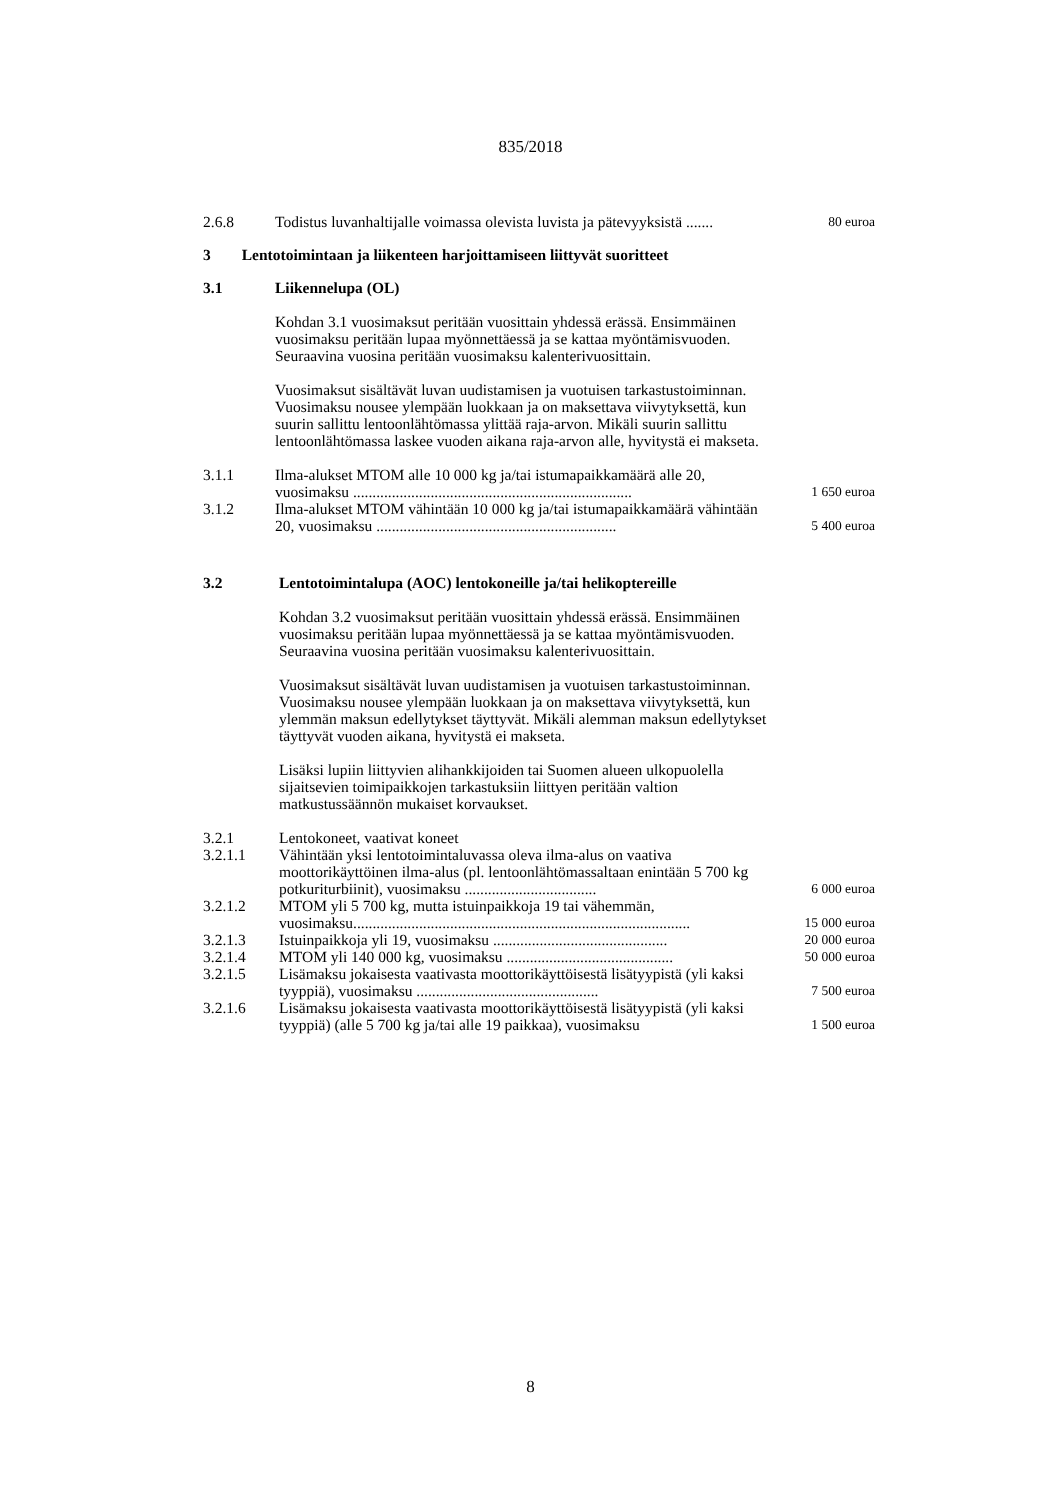835/2018
| 2.6.8 | Todistus luvanhaltijalle voimassa olevista luvista ja pätevyyksistä ....... | 80 euroa |
3 Lentotoimintaan ja liikenteen harjoittamiseen liittyvät suoritteet
| 3.1 | Liikennelupa (OL) |
Kohdan 3.1 vuosimaksut peritään vuosittain yhdessä erässä. Ensimmäinen vuosimaksu peritään lupaa myönnettäessä ja se kattaa myöntämisvuoden. Seuraavina vuosina peritään vuosimaksu kalenterivuosittain.
Vuosimaksut sisältävät luvan uudistamisen ja vuotuisen tarkastustoiminnan. Vuosimaksu nousee ylempään luokkaan ja on maksettava viivytyksettä, kun suurin sallittu lentoonlähtömassa ylittää raja-arvon. Mikäli suurin sallittu lentoonlähtömassa laskee vuoden aikana raja-arvon alle, hyvitystä ei makseta.
| 3.1.1 | Ilma-alukset MTOM alle 10 000 kg ja/tai istumapaikkamäärä alle 20, vuosimaksu ........................................................................ | 1 650 euroa |
| 3.1.2 | Ilma-alukset MTOM vähintään 10 000 kg ja/tai istumapaikkamäärä vähintään 20, vuosimaksu .............................................................. | 5 400 euroa |
| 3.2 | Lentotoimintalupa (AOC) lentokoneille ja/tai helikoptereille |
Kohdan 3.2 vuosimaksut peritään vuosittain yhdessä erässä. Ensimmäinen vuosimaksu peritään lupaa myönnettäessä ja se kattaa myöntämisvuoden. Seuraavina vuosina peritään vuosimaksu kalenterivuosittain.
Vuosimaksut sisältävät luvan uudistamisen ja vuotuisen tarkastustoiminnan. Vuosimaksu nousee ylempään luokkaan ja on maksettava viivytyksettä, kun ylemmän maksun edellytykset täyttyvät. Mikäli alemman maksun edellytykset täyttyvät vuoden aikana, hyvitystä ei makseta.
Lisäksi lupiin liittyvien alihankkijoiden tai Suomen alueen ulkopuolella sijaitsevien toimipaikkojen tarkastuksiin liittyen peritään valtion matkustussäännön mukaiset korvaukset.
| 3.2.1 | Lentokoneet, vaativat koneet | |
| 3.2.1.1 | Vähintään yksi lentotoimintaluvassa oleva ilma-alus on vaativa moottorikäyttöinen ilma-alus (pl. lentoonlähtömassaltaan enintään 5 700 kg potkuriturbiinit), vuosimaksu .................................. | 6 000 euroa |
| 3.2.1.2 | MTOM yli 5 700 kg, mutta istuinpaikkoja 19 tai vähemmän, vuosimaksu....................................................................................... | 15 000 euroa |
| 3.2.1.3 | Istuinpaikkoja yli 19, vuosimaksu ............................................. | 20 000 euroa |
| 3.2.1.4 | MTOM yli 140 000 kg, vuosimaksu ........................................... | 50 000 euroa |
| 3.2.1.5 | Lisämaksu jokaisesta vaativasta moottorikäyttöisestä lisätyypistä (yli kaksi tyyppiä), vuosimaksu ............................................... | 7 500 euroa |
| 3.2.1.6 | Lisämaksu jokaisesta vaativasta moottorikäyttöisestä lisätyypistä (yli kaksi tyyppiä) (alle 5 700 kg ja/tai alle 19 paikkaa), vuosimaksu | 1 500 euroa |
8